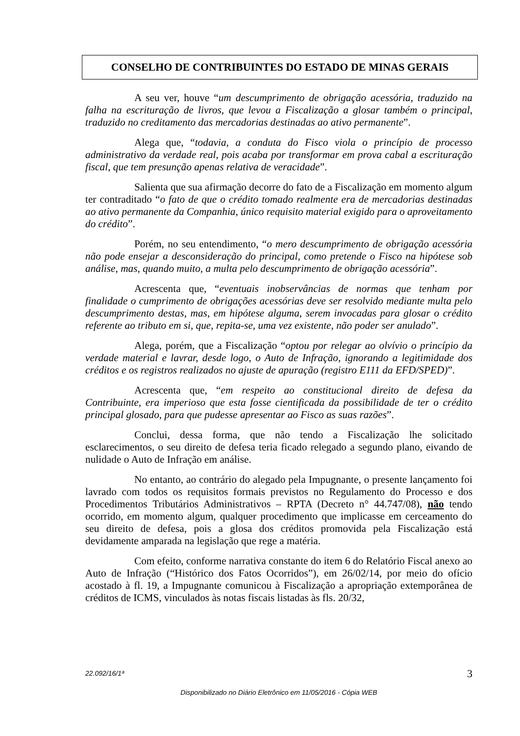CONSELHO DE CONTRIBUINTES DO ESTADO DE MINAS GERAIS
A seu ver, houve “um descumprimento de obrigação acessória, traduzido na falha na escrituração de livros, que levou a Fiscalização a glosar também o principal, traduzido no creditamento das mercadorias destinadas ao ativo permanente”.
Alega que, “todavia, a conduta do Fisco viola o princípio de processo administrativo da verdade real, pois acaba por transformar em prova cabal a escrituração fiscal, que tem presunção apenas relativa de veracidade”.
Salienta que sua afirmação decorre do fato de a Fiscalização em momento algum ter contraditado “o fato de que o crédito tomado realmente era de mercadorias destinadas ao ativo permanente da Companhia, único requisito material exigido para o aproveitamento do crédito”.
Porém, no seu entendimento, “o mero descumprimento de obrigação acessória não pode ensejar a desconsideração do principal, como pretende o Fisco na hipótese sob análise, mas, quando muito, a multa pelo descumprimento de obrigação acessória”.
Acrescenta que, “eventuais inobservâncias de normas que tenham por finalidade o cumprimento de obrigações acessórias deve ser resolvido mediante multa pelo descumprimento destas, mas, em hipótese alguma, serem invocadas para glosar o crédito referente ao tributo em si, que, repita-se, uma vez existente, não poder ser anulado”.
Alega, porém, que a Fiscalização “optou por relegar ao olvívio o princípio da verdade material e lavrar, desde logo, o Auto de Infração, ignorando a legitimidade dos créditos e os registros realizados no ajuste de apuração (registro E111 da EFD/SPED)”.
Acrescenta que, “em respeito ao constitucional direito de defesa da Contribuinte, era imperioso que esta fosse cientificada da possibilidade de ter o crédito principal glosado, para que pudesse apresentar ao Fisco as suas razões”.
Conclui, dessa forma, que não tendo a Fiscalização lhe solicitado esclarecimentos, o seu direito de defesa teria ficado relegado a segundo plano, eivando de nulidade o Auto de Infração em análise.
No entanto, ao contrário do alegado pela Impugnante, o presente lançamento foi lavrado com todos os requisitos formais previstos no Regulamento do Processo e dos Procedimentos Tributários Administrativos – RPTA (Decreto n° 44.747/08), não tendo ocorrido, em momento algum, qualquer procedimento que implicasse em cerceamento do seu direito de defesa, pois a glosa dos créditos promovida pela Fiscalização está devidamente amparada na legislação que rege a matéria.
Com efeito, conforme narrativa constante do item 6 do Relatório Fiscal anexo ao Auto de Infração (“Histórico dos Fatos Ocorridos”), em 26/02/14, por meio do ofício acostado à fl. 19, a Impugnante comunicou à Fiscalização a apropriação extemporânea de créditos de ICMS, vinculados às notas fiscais listadas às fls. 20/32,
3 22.092/16/1ª
Disponibilizado no Diário Eletrônico em 11/05/2016 - Cópia WEB